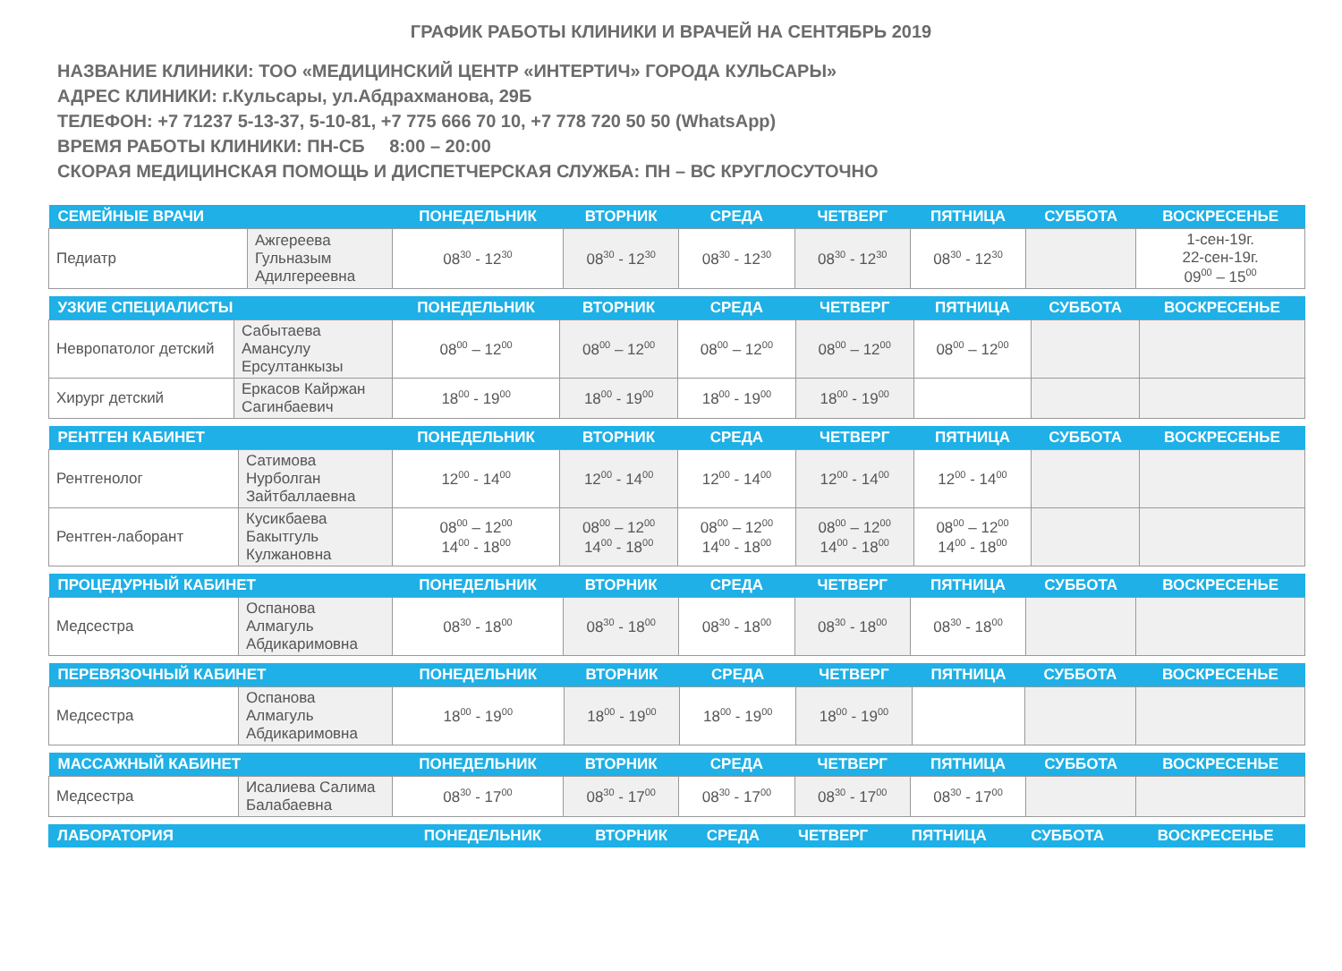ГРАФИК РАБОТЫ КЛИНИКИ И ВРАЧЕЙ НА СЕНТЯБРЬ 2019
НАЗВАНИЕ КЛИНИКИ: ТОО «МЕДИЦИНСКИЙ ЦЕНТР «ИНТЕРТИЧ» ГОРОДА КУЛЬСАРЫ»
АДРЕС КЛИНИКИ: г.Кульсары, ул.Абдрахманова, 29Б
ТЕЛЕФОН: +7 71237 5-13-37, 5-10-81, +7 775 666 70 10, +7 778 720 50 50 (WhatsApp)
ВРЕМЯ РАБОТЫ КЛИНИКИ: ПН-СБ 8:00 – 20:00
СКОРАЯ МЕДИЦИНСКАЯ ПОМОЩЬ И ДИСПЕТЧЕРСКАЯ СЛУЖБА: ПН – ВС КРУГЛОСУТОЧНО
| СЕМЕЙНЫЕ ВРАЧИ | | ПОНЕДЕЛЬНИК | ВТОРНИК | СРЕДА | ЧЕТВЕРГ | ПЯТНИЦА | СУББОТА | ВОСКРЕСЕНЬЕ |
| --- | --- | --- | --- | --- | --- | --- | --- | --- |
| Педиатр | Ажгереева Гульназым Адилгереевна | 08<sup>30</sup> - 12<sup>30</sup> | 08<sup>30</sup> - 12<sup>30</sup> | 08<sup>30</sup> - 12<sup>30</sup> | 08<sup>30</sup> - 12<sup>30</sup> | 08<sup>30</sup> - 12<sup>30</sup> | | 1-сен-19г. 22-сен-19г. 09<sup>00</sup> – 15<sup>00</sup> |
| УЗКИЕ СПЕЦИАЛИСТЫ | | ПОНЕДЕЛЬНИК | ВТОРНИК | СРЕДА | ЧЕТВЕРГ | ПЯТНИЦА | СУББОТА | ВОСКРЕСЕНЬЕ |
| --- | --- | --- | --- | --- | --- | --- | --- | --- |
| Невропатолог детский | Сабытаева Амансулу Ерсултанкызы | 08<sup>00</sup> – 12<sup>00</sup> | 08<sup>00</sup> – 12<sup>00</sup> | 08<sup>00</sup> – 12<sup>00</sup> | 08<sup>00</sup> – 12<sup>00</sup> | 08<sup>00</sup> – 12<sup>00</sup> | | |
| Хирург детский | Еркасов Кайржан Сагинбаевич | 18<sup>00</sup> - 19<sup>00</sup> | 18<sup>00</sup> - 19<sup>00</sup> | 18<sup>00</sup> - 19<sup>00</sup> | 18<sup>00</sup> - 19<sup>00</sup> | | | |
| РЕНТГЕН КАБИНЕТ | | ПОНЕДЕЛЬНИК | ВТОРНИК | СРЕДА | ЧЕТВЕРГ | ПЯТНИЦА | СУББОТА | ВОСКРЕСЕНЬЕ |
| --- | --- | --- | --- | --- | --- | --- | --- | --- |
| Рентгенолог | Сатимова Нурболган Зайтбаллаевна | 12<sup>00</sup> - 14<sup>00</sup> | 12<sup>00</sup> - 14<sup>00</sup> | 12<sup>00</sup> - 14<sup>00</sup> | 12<sup>00</sup> - 14<sup>00</sup> | 12<sup>00</sup> - 14<sup>00</sup> | | |
| Рентген-лаборант | Кусикбаева Бакытгуль Кулжановна | 08<sup>00</sup> – 12<sup>00</sup> 14<sup>00</sup> - 18<sup>00</sup> | 08<sup>00</sup> – 12<sup>00</sup> 14<sup>00</sup> - 18<sup>00</sup> | 08<sup>00</sup> – 12<sup>00</sup> 14<sup>00</sup> - 18<sup>00</sup> | 08<sup>00</sup> – 12<sup>00</sup> 14<sup>00</sup> - 18<sup>00</sup> | 08<sup>00</sup> – 12<sup>00</sup> 14<sup>00</sup> - 18<sup>00</sup> | | |
| ПРОЦЕДУРНЫЙ КАБИНЕТ | | ПОНЕДЕЛЬНИК | ВТОРНИК | СРЕДА | ЧЕТВЕРГ | ПЯТНИЦА | СУББОТА | ВОСКРЕСЕНЬЕ |
| --- | --- | --- | --- | --- | --- | --- | --- | --- |
| Медсестра | Оспанова Алмагуль Абдикаримовна | 08<sup>30</sup> - 18<sup>00</sup> | 08<sup>30</sup> - 18<sup>00</sup> | 08<sup>30</sup> - 18<sup>00</sup> | 08<sup>30</sup> - 18<sup>00</sup> | 08<sup>30</sup> - 18<sup>00</sup> | | |
| ПЕРЕВЯЗОЧНЫЙ КАБИНЕТ | | ПОНЕДЕЛЬНИК | ВТОРНИК | СРЕДА | ЧЕТВЕРГ | ПЯТНИЦА | СУББОТА | ВОСКРЕСЕНЬЕ |
| --- | --- | --- | --- | --- | --- | --- | --- | --- |
| Медсестра | Оспанова Алмагуль Абдикаримовна | 18<sup>00</sup> - 19<sup>00</sup> | 18<sup>00</sup> - 19<sup>00</sup> | 18<sup>00</sup> - 19<sup>00</sup> | 18<sup>00</sup> - 19<sup>00</sup> | | | |
| МАССАЖНЫЙ КАБИНЕТ | | ПОНЕДЕЛЬНИК | ВТОРНИК | СРЕДА | ЧЕТВЕРГ | ПЯТНИЦА | СУББОТА | ВОСКРЕСЕНЬЕ |
| --- | --- | --- | --- | --- | --- | --- | --- | --- |
| Медсестра | Исалиева Салима Балабаевна | 08<sup>30</sup> - 17<sup>00</sup> | 08<sup>30</sup> - 17<sup>00</sup> | 08<sup>30</sup> - 17<sup>00</sup> | 08<sup>30</sup> - 17<sup>00</sup> | 08<sup>30</sup> - 17<sup>00</sup> | | |
| ЛАБОРАТОРИЯ | ПОНЕДЕЛЬНИК | ВТОРНИК | СРЕДА | ЧЕТВЕРГ | ПЯТНИЦА | СУББОТА | ВОСКРЕСЕНЬЕ |
| --- | --- | --- | --- | --- | --- | --- | --- |